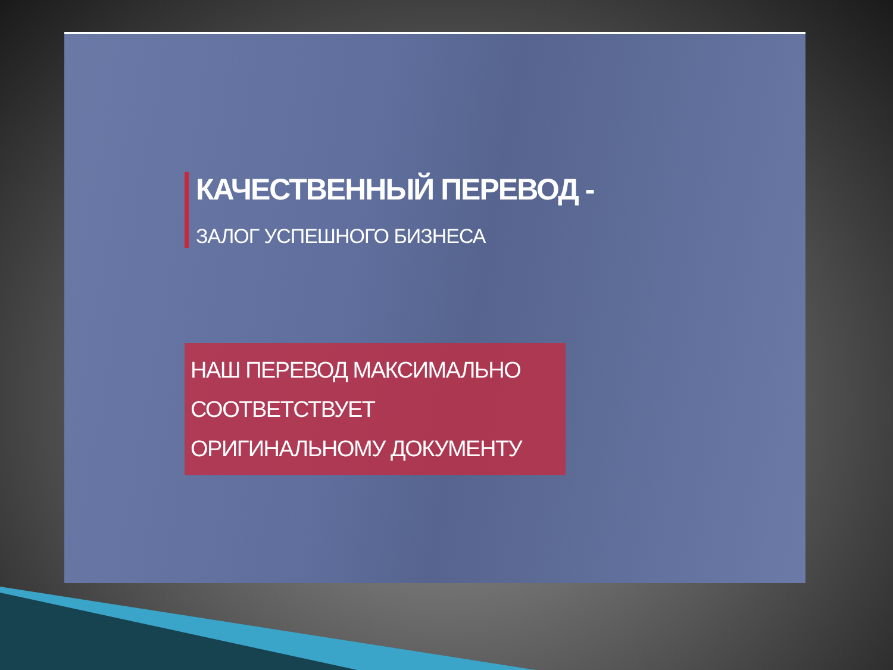КАЧЕСТВЕННЫЙ ПЕРЕВОД -
ЗАЛОГ УСПЕШНОГО БИЗНЕСА
НАШ ПЕРЕВОД МАКСИМАЛЬНО СООТВЕТСТВУЕТ
ОРИГИНАЛЬНОМУ ДОКУМЕНТУ